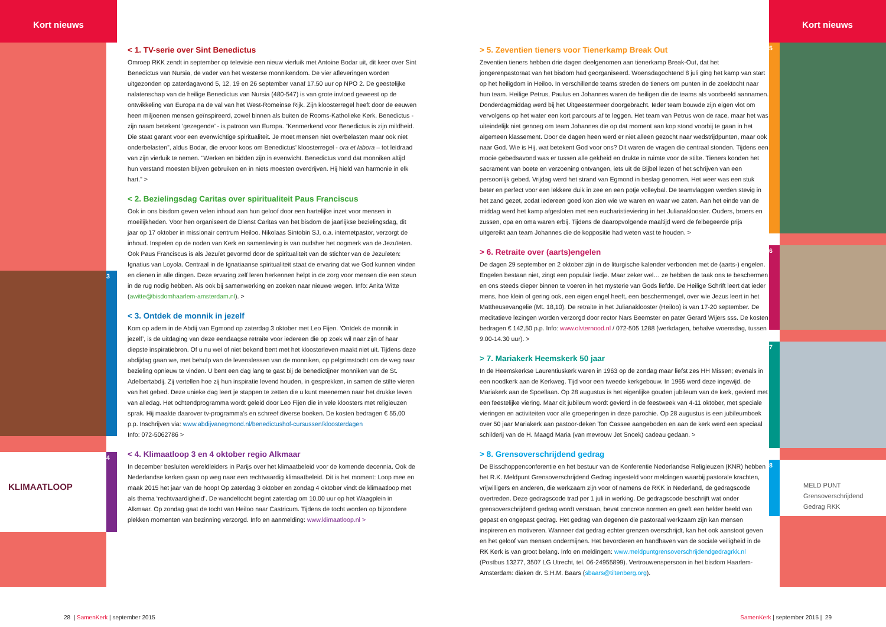Kort nieuws Kort nieuws
3
KLIMAATLOOP 4
5
6
7
MELD PUNT Grensoverschrijdend Gedrag RKK
8
< 1. TV-serie over Sint Benedictus
Omroep RKK zendt in september op televisie een nieuw vierluik met Antoine Bodar uit, dit keer over Sint Benedictus van Nursia, de vader van het westerse monnikendom. De vier afleveringen worden uitgezonden op zaterdagavond 5, 12, 19 en 26 september vanaf 17.50 uur op NPO 2. De geestelijke nalatenschap van de heilige Benedictus van Nursia (480-547) is van grote invloed geweest op de ontwikkeling van Europa na de val van het West-Romeinse Rijk. Zijn kloosterregel heeft door de eeuwen heen miljoenen mensen geïnspireerd, zowel binnen als buiten de Rooms-Katholieke Kerk. Benedictus - zijn naam betekent ‘gezegende’ - is patroon van Europa. “Kenmerkend voor Benedictus is zijn mildheid. Die staat garant voor een evenwichtige spiritualiteit. Je moet mensen niet overbelasten maar ook niet onderbelasten”, aldus Bodar, die ervoor koos om Benedictus’ kloosterregel - ora et labora – tot leidraad van zijn vierluik te nemen. “Werken en bidden zijn in evenwicht. Benedictus vond dat monniken altijd hun verstand moesten blijven gebruiken en in niets moesten overdrijven. Hij hield van harmonie in elk hart.” >
< 2. Bezielingsdag Caritas over spiritualiteit Paus Franciscus
Ook in ons bisdom geven velen inhoud aan hun geloof door een hartelijke inzet voor mensen in moeilijkheden. Voor hen organiseert de Dienst Caritas van het bisdom de jaarlijkse bezielingsdag, dit jaar op 17 oktober in missionair centrum Heiloo. Nikolaas Sintobin SJ, o.a. internetpastor, verzorgt de inhoud. Inspelen op de noden van Kerk en samenleving is van oudsher het oogmerk van de Jezuïeten. Ook Paus Franciscus is als Jezuïet gevormd door de spiritualiteit van de stichter van de Jezuïeten: Ignatius van Loyola. Centraal in de Ignatiaanse spiritualiteit staat de ervaring dat we God kunnen vinden en dienen in alle dingen. Deze ervaring zelf leren herkennen helpt in de zorg voor mensen die een steun in de rug nodig hebben. Als ook bij samenwerking en zoeken naar nieuwe wegen. Info: Anita Witte (awitte@bisdomhaarlem-amsterdam.nl). >
< 3. Ontdek de monnik in jezelf
Kom op adem in de Abdij van Egmond op zaterdag 3 oktober met Leo Fijen. ‘Ontdek de monnik in jezelf’, is de uitdaging van deze eendaagse retraite voor iedereen die op zoek wil naar zijn of haar diepste inspiratiebron. Of u nu wel of niet bekend bent met het kloosterleven maakt niet uit. Tijdens deze abdijdag gaan we, met behulp van de levenslessen van de monniken, op pelgrimstocht om de weg naar bezieling opnieuw te vinden. U bent een dag lang te gast bij de benedictijner monniken van de St. Adelbertabdij. Zij vertellen hoe zij hun inspiratie levend houden, in gesprekken, in samen de stilte vieren van het gebed. Deze unieke dag leert je stappen te zetten die u kunt meenemen naar het drukke leven van alledag. Het ochtendprogramma wordt geleid door Leo Fijen die in vele kloosters met religieuzen sprak. Hij maakte daarover tv-programma’s en schreef diverse boeken. De kosten bedragen € 55,00 p.p. Inschrijven via: www.abdijvanegmond.nl/benedictushof-cursussen/kloosterdagen
Info: 072-5062786 >
< 4. Klimaatloop 3 en 4 oktober regio Alkmaar
In december besluiten wereldleiders in Parijs over het klimaatbeleid voor de komende decennia. Ook de Nederlandse kerken gaan op weg naar een rechtvaardig klimaatbeleid. Dit is het moment: Loop mee en maak 2015 het jaar van de hoop! Op zaterdag 3 oktober en zondag 4 oktober vindt de klimaatloop met als thema ‘rechtvaardigheid’. De wandeltocht begint zaterdag om 10.00 uur op het Waagplein in Alkmaar. Op zondag gaat de tocht van Heiloo naar Castricum. Tijdens de tocht worden op bijzondere plekken momenten van bezinning verzorgd. Info en aanmelding: www.klimaatloop.nl >
> 5. Zeventien tieners voor Tienerkamp Break Out
Zeventien tieners hebben drie dagen deelgenomen aan tienerkamp Break-Out, dat het jongerenpastoraat van het bisdom had georganiseerd. Woensdagochtend 8 juli ging het kamp van start op het heiligdom in Heiloo. In verschillende teams streden de tieners om punten in de zoektocht naar hun team. Heilige Petrus, Paulus en Johannes waren de heiligen die de teams als voorbeeld aannamen. Donderdagmiddag werd bij het Uitgeestermeer doorgebracht. Ieder team bouwde zijn eigen vlot om vervolgens op het water een kort parcours af te leggen. Het team van Petrus won de race, maar het was uiteindelijk niet genoeg om team Johannes die op dat moment aan kop stond voorbij te gaan in het algemeen klassement. Door de dagen heen werd er niet alleen gezocht naar wedstrijdpunten, maar ook naar God. Wie is Hij, wat betekent God voor ons? Dit waren de vragen die centraal stonden. Tijdens een mooie gebedsavond was er tussen alle gekheid en drukte in ruimte voor de stilte. Tieners konden het sacrament van boete en verzoening ontvangen, iets uit de Bijbel lezen of het schrijven van een persoonlijk gebed. Vrijdag werd het strand van Egmond in beslag genomen. Het weer was een stuk beter en perfect voor een lekkere duik in zee en een potje volleybal. De teamvlaggen werden stevig in het zand gezet, zodat iedereen goed kon zien wie we waren en waar we zaten. Aan het einde van de middag werd het kamp afgesloten met een eucharistieviering in het Julianaklooster. Ouders, broers en zussen, opa en oma waren erbij. Tijdens de daaropvolgende maaltijd werd de felbegeerde prijs uitgereikt aan team Johannes die de koppositie had weten vast te houden. >
> 6. Retraite over (aarts)engelen
De dagen 29 september en 2 oktober zijn in de liturgische kalender verbonden met de (aarts-) engelen. Engelen bestaan niet, zingt een populair liedje. Maar zeker wel… ze hebben de taak ons te beschermen en ons steeds dieper binnen te voeren in het mysterie van Gods liefde. De Heilige Schrift leert dat ieder mens, hoe klein of gering ook, een eigen engel heeft, een beschermengel, over wie Jezus leert in het Mattheusevangelie (Mt. 18,10). De retraite in het Julianaklooster (Heiloo) is van 17-20 september. De meditatieve lezingen worden verzorgd door rector Nars Beemster en pater Gerard Wijers sss. De kosten bedragen € 142,50 p.p. Info: www.olvternood.nl / 072-505 1288 (werkdagen, behalve woensdag, tussen 9.00-14.30 uur). >
> 7. Mariakerk Heemskerk 50 jaar
In de Heemskerkse Laurentiuskerk waren in 1963 op de zondag maar liefst zes HH Missen; evenals in een noodkerk aan de Kerkweg. Tijd voor een tweede kerkgebouw. In 1965 werd deze ingewijd, de Mariakerk aan de Spoellaan. Op 28 augustus is het eigenlijke gouden jubileum van de kerk, gevierd met een feestelijke viering. Maar dit jubileum wordt gevierd in de feestweek van 4-11 oktober, met speciale vieringen en activiteiten voor alle groeperingen in deze parochie. Op 28 augustus is een jubileumboek over 50 jaar Mariakerk aan pastoor-deken Ton Cassee aangeboden en aan de kerk werd een speciaal schilderij van de H. Maagd Maria (van mevrouw Jet Snoek) cadeau gedaan. >
> 8. Grensoverschrijdend gedrag
De Bisschoppenconferentie en het bestuur van de Konferentie Nederlandse Religieuzen (KNR) hebben het R.K. Meldpunt Grensoverschrijdend Gedrag ingesteld voor meldingen waarbij pastorale krachten, vrijwilligers en anderen, die werkzaam zijn voor of namens de RKK in Nederland, de gedragscode overtreden. Deze gedragscode trad per 1 juli in werking. De gedragscode beschrijft wat onder grensoverschrijdend gedrag wordt verstaan, bevat concrete normen en geeft een helder beeld van gepast en ongepast gedrag. Het gedrag van degenen die pastoraal werkzaam zijn kan mensen inspireren en motiveren. Wanneer dat gedrag echter grenzen overschrijdt, kan het ook aanstoot geven en het geloof van mensen ondermijnen. Het bevorderen en handhaven van de sociale veiligheid in de RK Kerk is van groot belang. Info en meldingen: www.meldpuntgrensoverschrijdendgedragrkk.nl (Postbus 13277, 3507 LG Utrecht, tel. 06-24955899). Vertrouwenspersoon in het bisdom Haarlem-Amsterdam: diaken dr. S.H.M. Baars (sbaars@tiltenberg.org).
28 | SamenKerk | september 2015
SamenKerk | september 2015 | 29